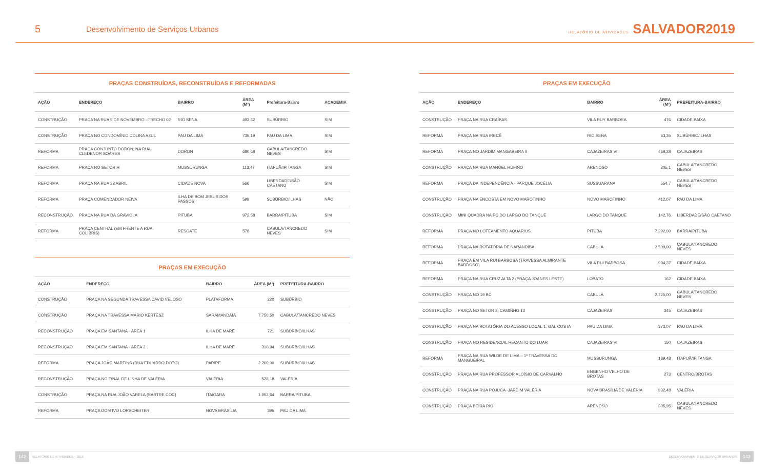5 Desenvolvimento de Serviços Urbanos RELATÓRIO DE ATIVIDADES SALVADOR2019
PRAÇAS CONSTRUÍDAS, RECONSTRUÍDAS E REFORMADAS
| AÇÃO | ENDEREÇO | BAIRRO | ÁREA (M²) | Prefeitura-Bairro | ACADEMIA |
| --- | --- | --- | --- | --- | --- |
| CONSTRUÇÃO | PRAÇA NA RUA 5 DE NOVEMBRO –TRECHO 02 | RIO SENA | 493,62 | SUBÚRBIO | SIM |
| CONSTRUÇÃO | PRAÇA NO CONDOMÍNIO COLINA AZUL | PAU DA LIMA | 735,19 | PAU DA LIMA | SIM |
| REFORMA | PRAÇA CONJUNTO DORON, NA RUA CLEDENOR SOARES | DORON | 680,68 | CABULA/TANCREDO NEVES | SIM |
| REFORMA | PRAÇA NO SETOR H | MUSSURUNGA | 113,47 | ITAPUÃ/IPITANGA | SIM |
| REFORMA | PRAÇA NA RUA 28 ABRIL | CIDADE NOVA | 566 | LIBERDADE/SÃO CAETANO | SIM |
| REFORMA | PRAÇA COMENDADOR NEIVA | ILHA DE BOM JESUS DOS PASSOS | 599 | SUBÚRBIO/ILHAS | NÃO |
| RECONSTRUÇÃO | PRAÇA NA RUA DA GRAVIOLA | PITUBA | 972,58 | BARRA/PITUBA | SIM |
| REFORMA | PRAÇA CENTRAL (EM FRENTE A RUA COLIBRIS) | RESGATE | 578 | CABULA/TANCREDO NEVES | SIM |
PRAÇAS EM EXECUÇÃO
| AÇÃO | ENDEREÇO | BAIRRO | ÁREA (M²) | PREFEITURA-BAIRRO |
| --- | --- | --- | --- | --- |
| CONSTRUÇÃO | PRAÇA NA SEGUNDA TRAVESSA DAVID VELOSO | PLATAFORMA | 220 | SUBÚRBIO |
| CONSTRUÇÃO | PRAÇA NA TRAVESSA MÁRIO KERTÉSZ | SARAMANDAIA | 7.750,50 | CABULA/TANCREDO NEVES |
| RECONSTRUÇÃO | PRAÇA EM SANTANA - ÁREA 1 | ILHA DE MARÉ | 721 | SUBÚRBIO/ILHAS |
| RECONSTRUÇÃO | PRAÇA EM SANTANA - ÁREA 2 | ILHA DE MARÉ | 310,94 | SUBÚRBIO/ILHAS |
| REFORMA | PRAÇA JOÃO MARTINS (RUA EDUARDO DOTO) | PARIPE | 2.260,00 | SUBÚRBIO/ILHAS |
| RECONSTRUÇÃO | PRAÇA NO FINAL DE LINHA DE VALÉRIA | VALÉRIA | 528,18 | VALÉRIA |
| CONSTRUÇÃO | PRAÇA NA RUA JOÃO VARELA (SARTRE COC) | ITAIGARA | 1.902,64 | BARRA/PITUBA |
| REFORMA | PRAÇA DOM IVO LORSCHEITER | NOVA BRASÍLIA | 395 | PAU DA LIMA |
PRAÇAS EM EXECUÇÃO
| AÇÃO | ENDEREÇO | BAIRRO | ÁREA (M²) | PREFEITURA-BAIRRO |
| --- | --- | --- | --- | --- |
| CONSTRUÇÃO | PRAÇA NA RUA CRAÍBAS | VILA RUY BARBOSA | 476 | CIDADE BAIXA |
| REFORMA | PRAÇA NA RUA IRECÊ | RIO SENA | 53,35 | SUBÚRBIO/ILHAS |
| REFORMA | PRAÇA NO JARDIM MANGABEIRA II | CAJAZEIRAS VIII | 469,28 | CAJAZEIRAS |
| CONSTRUÇÃO | PRAÇA NA RUA MANOEL RUFINO | ARENOSO | 305,1 | CABULA/TANCREDO NEVES |
| REFORMA | PRAÇA DA INDEPENDÊNCIA - PARQUE JOCÉLIA | SUSSUARANA | 554,7 | CABULA/TANCREDO NEVES |
| CONSTRUÇÃO | PRAÇA NA ENCOSTA EM NOVO MAROTINHO | NOVO MAROTINHO | 412,07 | PAU DA LIMA |
| CONSTRUÇÃO | MINI QUADRA NA PÇ DO LARGO DO TANQUE | LARGO DO TANQUE | 142,76 | LIBERDADE/SÃO CAETANO |
| REFORMA | PRAÇA NO LOTEAMENTO AQUARIUS | PITUBA | 7.392,00 | BARRA/PITUBA |
| REFORMA | PRAÇA NA ROTATÓRIA DE NARANDIBA | CABULA | 2.599,00 | CABULA/TANCREDO NEVES |
| REFORMA | PRAÇA EM VILA RUI BARBOSA (TRAVESSA ALMIRANTE BARROSO) | VILA RUI BARBOSA | 994,37 | CIDADE BAIXA |
| REFORMA | PRAÇA NA RUA CRUZ ALTA 2 (PRAÇA JOANES LESTE) | LOBATO | 162 | CIDADE BAIXA |
| CONSTRUÇÃO | PRAÇA NO 19 BC | CABULA | 2.725,00 | CABULA/TANCREDO NEVES |
| CONSTRUÇÃO | PRAÇA NO SETOR 3, CAMINHO 13 | CAJAZEIRAS | 345 | CAJAZEIRAS |
| CONSTRUÇÃO | PRAÇA NA ROTATÓRIA DO ACESSO LOCAL 1, GAL COSTA | PAU DA LIMA | 373,07 | PAU DA LIMA |
| CONSTRUÇÃO | PRAÇA NO RESIDENCIAL RECANTO DO LUAR | CAJAZEIRAS VI | 150 | CAJAZEIRAS |
| REFORMA | PRAÇA NA RUA WILDE DE LIMA – 1º TRAVESSA DO MANGUEIRAL | MUSSURUNGA | 189,48 | ITAPUÃ/IPITANGA |
| CONSTRUÇÃO | PRAÇA NA RUA PROFESSOR ALOÍSIO DE CARVALHO | ENGENHO VELHO DE BROTAS | 273 | CENTRO/BROTAS |
| CONSTRUÇÃO | PRAÇA NA RUA POJUCA -JARDIM VALÉRIA | NOVA BRASÍLIA DE VALÉRIA | 832,48 | VALÉRIA |
| CONSTRUÇÃO | PRAÇA BEIRA RIO | ARENOSO | 305,95 | CABULA/TANCREDO NEVES |
142 RELATÓRIO DE ATIVIDADES – 2019 DESENVOLVIMENTO DE SERVIÇOS URBANOS 143